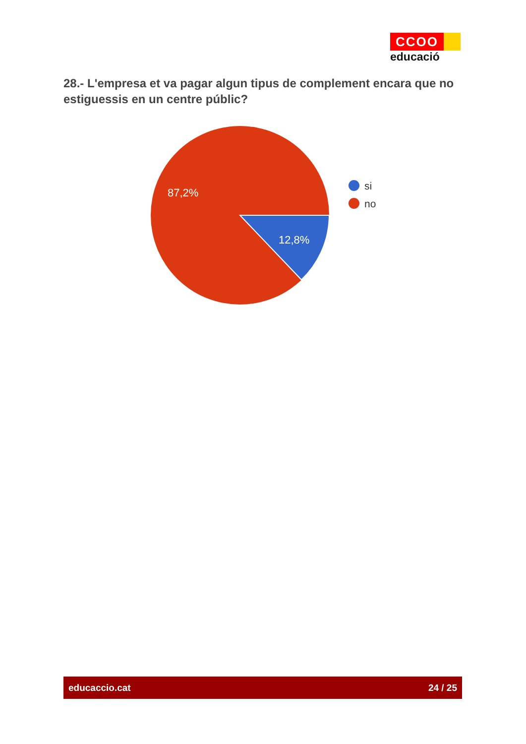CCOO
educació
28.- L'empresa et va pagar algun tipus de complement encara que no estiguessis en un centre públic?
87,2%
12,8%
si
no
educaccio.cat 24 / 25